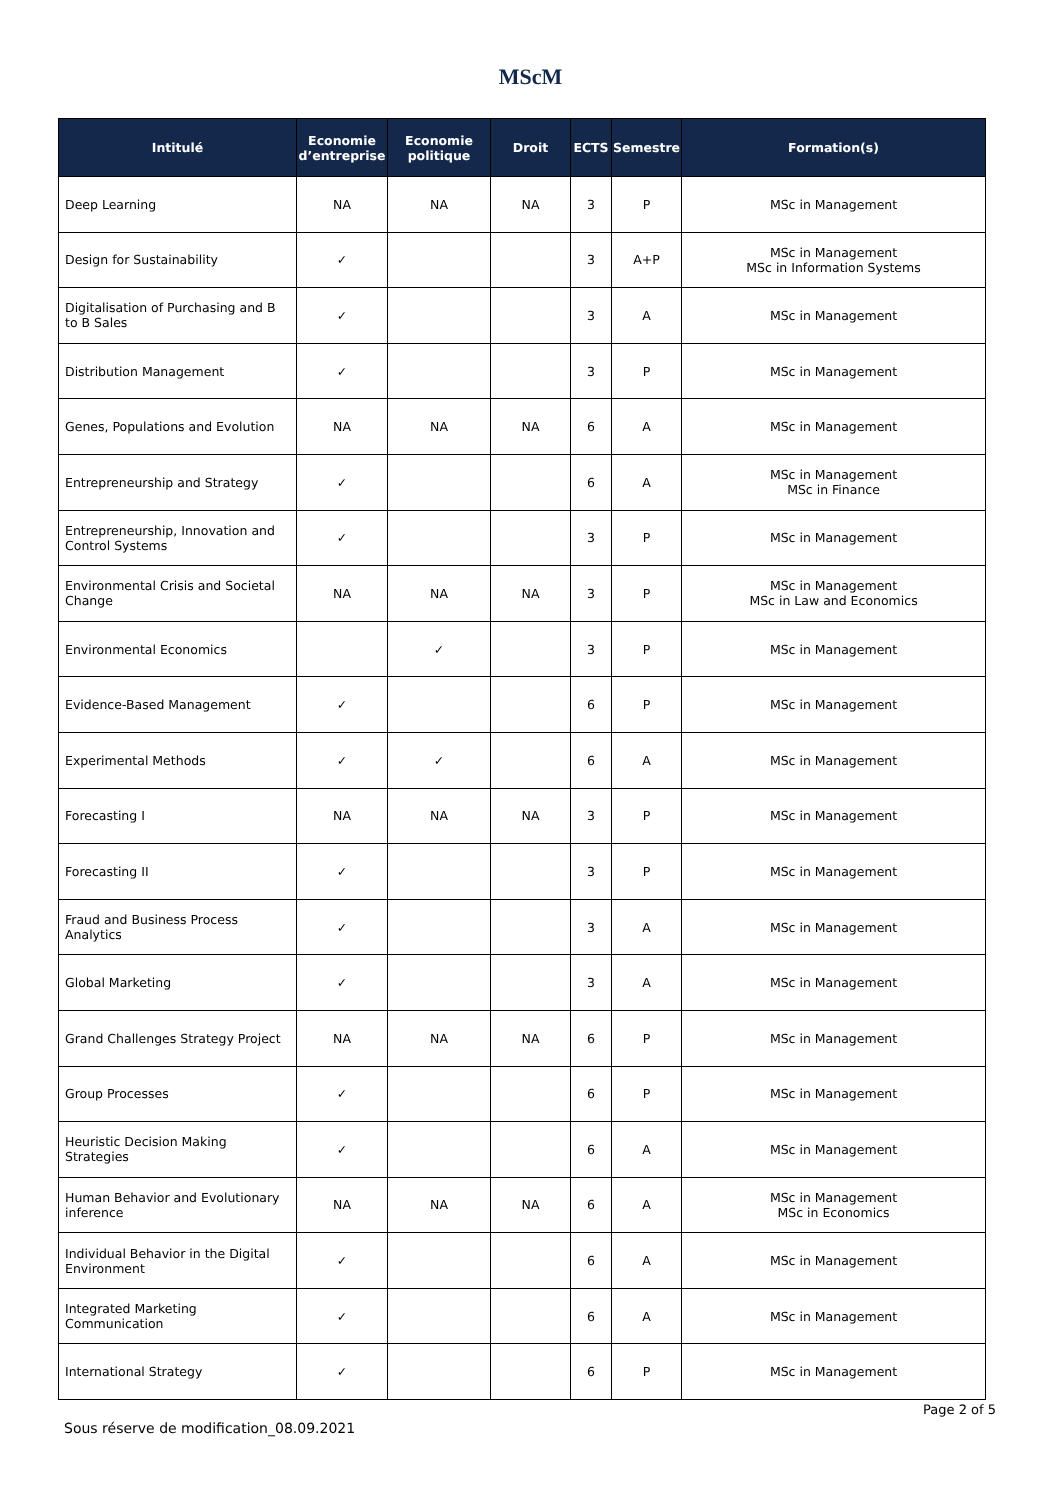MScM
| Intitulé | Economie d’entreprise | Economie politique | Droit | ECTS | Semestre | Formation(s) |
| --- | --- | --- | --- | --- | --- | --- |
| Deep Learning | NA | NA | NA | 3 | P | MSc in Management |
| Design for Sustainability | ✓ | | | 3 | A+P | MSc in Management MSc in Information Systems |
| Digitalisation of Purchasing and B to B Sales | ✓ | | | 3 | A | MSc in Management |
| Distribution Management | ✓ | | | 3 | P | MSc in Management |
| Genes, Populations and Evolution | NA | NA | NA | 6 | A | MSc in Management |
| Entrepreneurship and Strategy | ✓ | | | 6 | A | MSc in Management MSc in Finance |
| Entrepreneurship, Innovation and Control Systems | ✓ | | | 3 | P | MSc in Management |
| Environmental Crisis and Societal Change | NA | NA | NA | 3 | P | MSc in Management MSc in Law and Economics |
| Environmental Economics | | ✓ | | 3 | P | MSc in Management |
| Evidence-Based Management | ✓ | | | 6 | P | MSc in Management |
| Experimental Methods | ✓ | ✓ | | 6 | A | MSc in Management |
| Forecasting I | NA | NA | NA | 3 | P | MSc in Management |
| Forecasting II | ✓ | | | 3 | P | MSc in Management |
| Fraud and Business Process Analytics | ✓ | | | 3 | A | MSc in Management |
| Global Marketing | ✓ | | | 3 | A | MSc in Management |
| Grand Challenges Strategy Project | NA | NA | NA | 6 | P | MSc in Management |
| Group Processes | ✓ | | | 6 | P | MSc in Management |
| Heuristic Decision Making Strategies | ✓ | | | 6 | A | MSc in Management |
| Human Behavior and Evolutionary inference | NA | NA | NA | 6 | A | MSc in Management MSc in Economics |
| Individual Behavior in the Digital Environment | ✓ | | | 6 | A | MSc in Management |
| Integrated Marketing Communication | ✓ | | | 6 | A | MSc in Management |
| International Strategy | ✓ | | | 6 | P | MSc in Management |
Sous réserve de modification_08.09.2021
Page 2 of 5